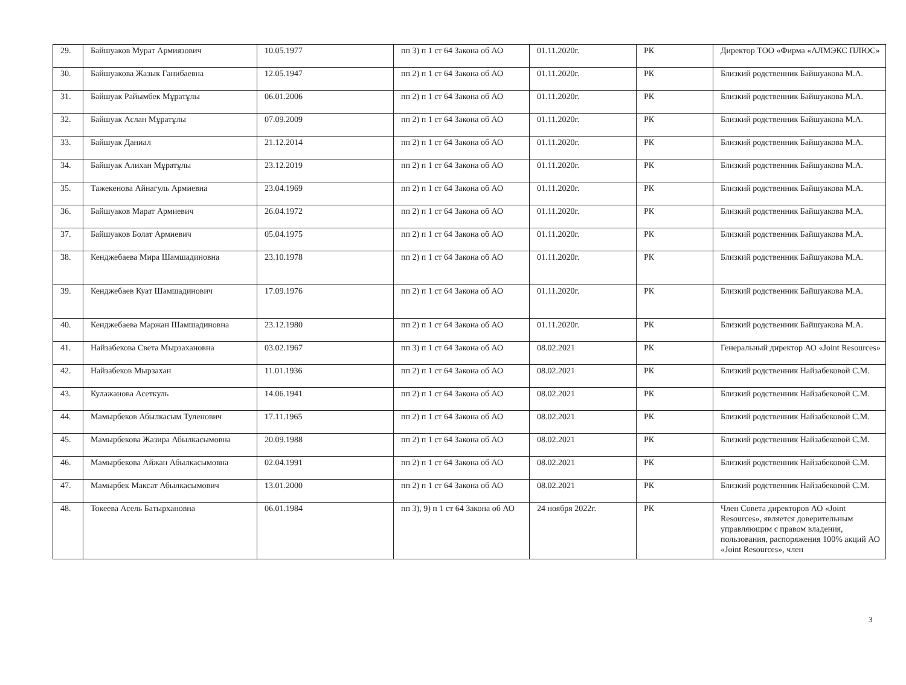| 29. | Байшуаков Мурат Армиязович | 10.05.1977 | пп 3) п 1 ст 64 Закона об АО | 01.11.2020г. | РК | Директор ТОО «Фирма «АЛМЭКС ПЛЮС» |
| 30. | Байшуакова Жазык Ганибаевна | 12.05.1947 | пп 2) п 1 ст 64 Закона об АО | 01.11.2020г. | РК | Близкий родственник Байшуакова М.А. |
| 31. | Байшуак Райымбек Мұратұлы | 06.01.2006 | пп 2) п 1 ст 64 Закона об АО | 01.11.2020г. | РК | Близкий родственник Байшуакова М.А. |
| 32. | Байшуак Аслан Мұратұлы | 07.09.2009 | пп 2) п 1 ст 64 Закона об АО | 01.11.2020г. | РК | Близкий родственник Байшуакова М.А. |
| 33. | Байшуак Даниал | 21.12.2014 | пп 2) п 1 ст 64 Закона об АО | 01.11.2020г. | РК | Близкий родственник Байшуакова М.А. |
| 34. | Байшуак Алихан Мұратұлы | 23.12.2019 | пп 2) п 1 ст 64 Закона об АО | 01.11.2020г. | РК | Близкий родственник Байшуакова М.А. |
| 35. | Тажекенова Айнагуль Армиевна | 23.04.1969 | пп 2) п 1 ст 64 Закона об АО | 01.11.2020г. | РК | Близкий родственник Байшуакова М.А. |
| 36. | Байшуаков Марат Армиевич | 26.04.1972 | пп 2) п 1 ст 64 Закона об АО | 01.11.2020г. | РК | Близкий родственник Байшуакова М.А. |
| 37. | Байшуаков Болат Армиевич | 05.04.1975 | пп 2) п 1 ст 64 Закона об АО | 01.11.2020г. | РК | Близкий родственник Байшуакова М.А. |
| 38. | Кенджебаева Мира Шамшадиновна | 23.10.1978 | пп 2) п 1 ст 64 Закона об АО | 01.11.2020г. | РК | Близкий родственник Байшуакова М.А. |
| 39. | Кенджебаев Куат Шамшадинович | 17.09.1976 | пп 2) п 1 ст 64 Закона об АО | 01.11.2020г. | РК | Близкий родственник Байшуакова М.А. |
| 40. | Кенджебаева Маржан Шамшадиновна | 23.12.1980 | пп 2) п 1 ст 64 Закона об АО | 01.11.2020г. | РК | Близкий родственник Байшуакова М.А. |
| 41. | Найзабекова Света Мырзахановна | 03.02.1967 | пп 3) п 1 ст 64 Закона об АО | 08.02.2021 | РК | Генеральный директор АО «Joint Resources» |
| 42. | Найзабеков Мырзахан | 11.01.1936 | пп 2) п 1 ст 64 Закона об АО | 08.02.2021 | РК | Близкий родственник Найзабековой С.М. |
| 43. | Кулажанова Асеткуль | 14.06.1941 | пп 2) п 1 ст 64 Закона об АО | 08.02.2021 | РК | Близкий родственник Найзабековой С.М. |
| 44. | Мамырбеков Абылкасым Туленович | 17.11.1965 | пп 2) п 1 ст 64 Закона об АО | 08.02.2021 | РК | Близкий родственник Найзабековой С.М. |
| 45. | Мамырбекова Жазира Абылкасымовна | 20.09.1988 | пп 2) п 1 ст 64 Закона об АО | 08.02.2021 | РК | Близкий родственник Найзабековой С.М. |
| 46. | Мамырбекова Айжан Абылкасымовна | 02.04.1991 | пп 2) п 1 ст 64 Закона об АО | 08.02.2021 | РК | Близкий родственник Найзабековой С.М. |
| 47. | Мамырбек Максат Абылкасымович | 13.01.2000 | пп 2) п 1 ст 64 Закона об АО | 08.02.2021 | РК | Близкий родственник Найзабековой С.М. |
| 48. | Токеева Асель Батырхановна | 06.01.1984 | пп 3), 9) п 1 ст 64 Закона об АО | 24 ноября 2022г. | РК | Член Совета директоров АО «Joint Resources», является доверительным управляющим с правом владения, пользования, распоряжения 100% акций АО «Joint Resources», член |
3